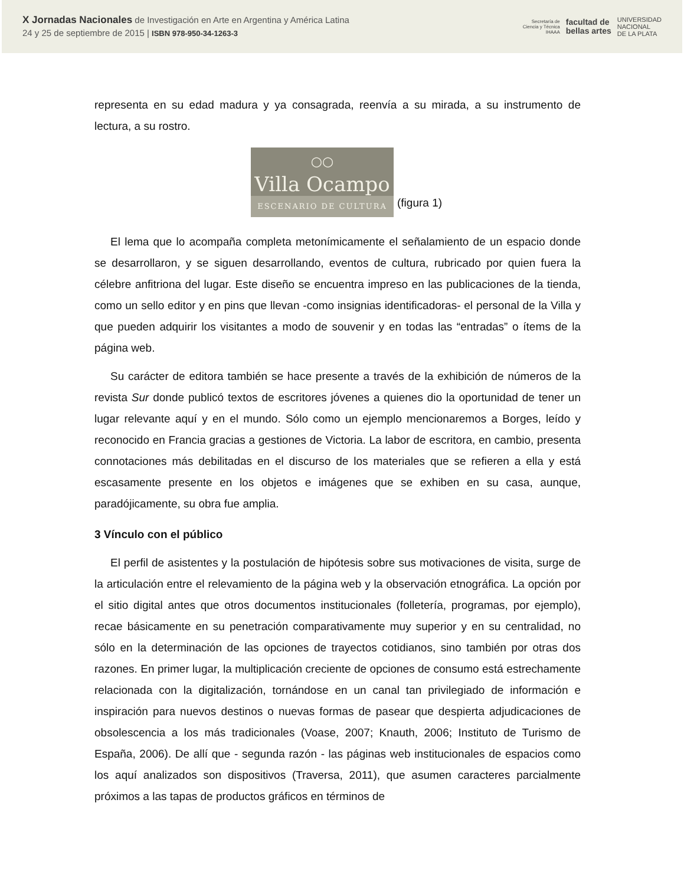X Jornadas Nacionales de Investigación en Arte en Argentina y América Latina
24 y 25 de septiembre de 2015 | ISBN 978-950-34-1263-3
Secretaría de
Ciencia y Técnica
IHAAA
facultad de
bellas artes
UNIVERSIDAD
NACIONAL
DE LA PLATA
representa en su edad madura y ya consagrada, reenvía a su mirada, a su instrumento de lectura, a su rostro.
○○
Villa Ocampo
ESCENARIO DE CULTURA
(figura 1)
El lema que lo acompaña completa metonímicamente el señalamiento de un espacio donde se desarrollaron, y se siguen desarrollando, eventos de cultura, rubricado por quien fuera la célebre anfitriona del lugar. Este diseño se encuentra impreso en las publicaciones de la tienda, como un sello editor y en pins que llevan -como insignias identificadoras- el personal de la Villa y que pueden adquirir los visitantes a modo de souvenir y en todas las “entradas” o ítems de la página web.
Su carácter de editora también se hace presente a través de la exhibición de números de la revista Sur donde publicó textos de escritores jóvenes a quienes dio la oportunidad de tener un lugar relevante aquí y en el mundo. Sólo como un ejemplo mencionaremos a Borges, leído y reconocido en Francia gracias a gestiones de Victoria. La labor de escritora, en cambio, presenta connotaciones más debilitadas en el discurso de los materiales que se refieren a ella y está escasamente presente en los objetos e imágenes que se exhiben en su casa, aunque, paradójicamente, su obra fue amplia.
3 Vínculo con el público
El perfil de asistentes y la postulación de hipótesis sobre sus motivaciones de visita, surge de la articulación entre el relevamiento de la página web y la observación etnográfica. La opción por el sitio digital antes que otros documentos institucionales (folletería, programas, por ejemplo), recae básicamente en su penetración comparativamente muy superior y en su centralidad, no sólo en la determinación de las opciones de trayectos cotidianos, sino también por otras dos razones. En primer lugar, la multiplicación creciente de opciones de consumo está estrechamente relacionada con la digitalización, tornándose en un canal tan privilegiado de información e inspiración para nuevos destinos o nuevas formas de pasear que despierta adjudicaciones de obsolescencia a los más tradicionales (Voase, 2007; Knauth, 2006; Instituto de Turismo de España, 2006). De allí que - segunda razón - las páginas web institucionales de espacios como los aquí analizados son dispositivos (Traversa, 2011), que asumen caracteres parcialmente próximos a las tapas de productos gráficos en términos de